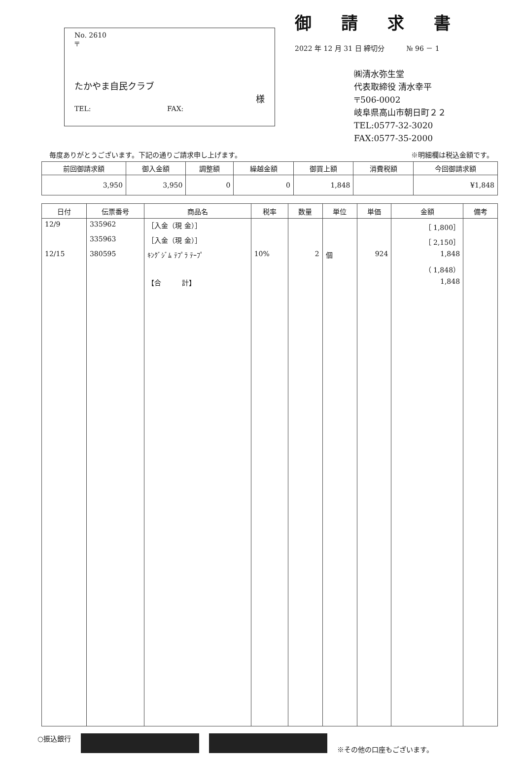No. 2610
〒
たかやま自民クラブ
様
TEL: FAX:
御請求書
2022 年 12 月 31 日 締切分 № 96 － 1
㈱清水弥生堂
代表取締役 清水幸平
〒506-0002
岐阜県高山市朝日町２２
TEL:0577-32-3020
FAX:0577-35-2000
毎度ありがとうございます。下記の通りご請求申し上げます。 ※明細欄は税込金額です。
| 前回御請求額 | 御入金額 | 調整額 | 繰越金額 | 御買上額 | 消費税額 | 今回御請求額 |
| --- | --- | --- | --- | --- | --- | --- |
| 3,950 | 3,950 | 0 | 0 | 1,848 | | ¥1,848 |
| 日付 | 伝票番号 | 商品名 | 税率 | 数量 | 単位 | 単価 | 金額 | 備考 |
| --- | --- | --- | --- | --- | --- | --- | --- | --- |
| 12/9 | 335962 | ［入金（現 金）］ | | | | | ［ 1,800］ | |
| | 335963 | ［入金（現 金）］ | | | | | ［ 2,150］ | |
| 12/15 | 380595 | ｷﾝｸﾞｼﾞﾑ ﾃﾌﾟﾗ ﾃｰﾌﾟ | 10% | 2 | 個 | 924 | 1,848 | |
| | | | | | | | （ 1,848） | |
| | | 【合 計】 | | | | | 1,848 | |
○振込銀行
※その他の口座もございます。